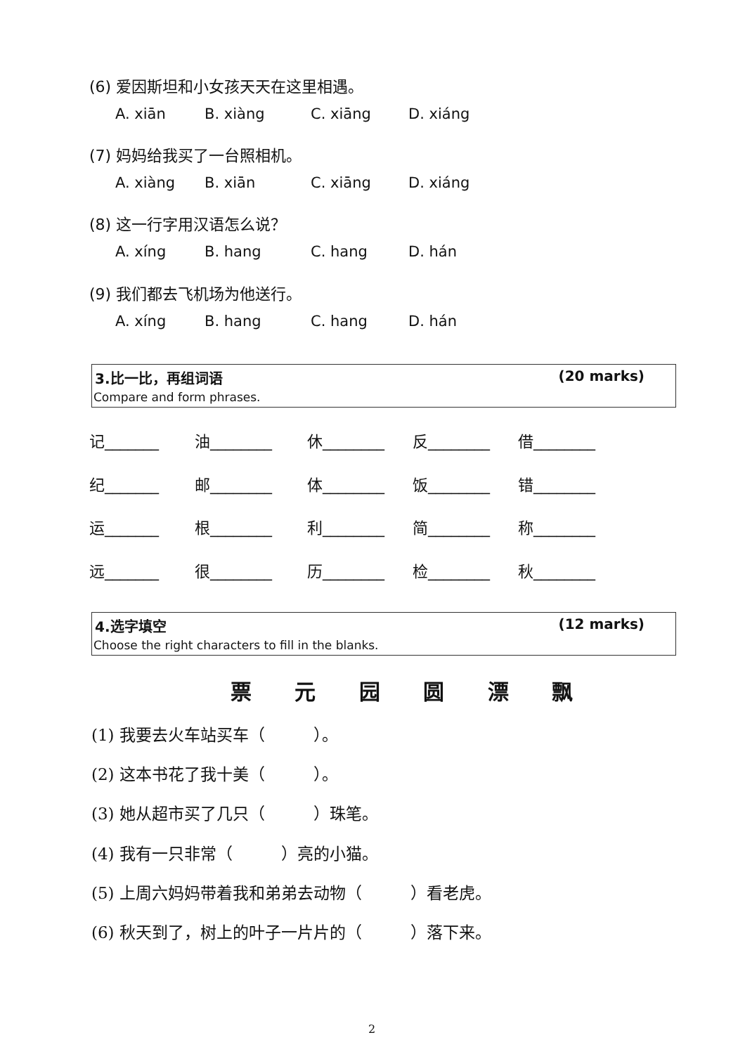(6) 爱因斯坦和小女孩天天在这里相遇。
A. xiān B. xiàng C. xiāng D. xiáng
(7) 妈妈给我买了一台照相机。
A. xiàng B. xiān C. xiāng D. xiáng
(8) 这一行字用汉语怎么说？
A. xíng B. hang C. hang D. hán
(9) 我们都去飞机场为他送行。
A. xíng B. hang C. hang D. hán
3.比一比，再组词语 (20 marks)
Compare and form phrases.
记_______ 油________ 休________ 反________ 借________
纪_______ 邮________ 体________ 饭________ 错________
运_______ 根________ 利________ 简________ 称________
远_______ 很________ 历________ 检________ 秋________
4.选字填空 (12 marks)
Choose the right characters to fill in the blanks.
票 元 园 圆 漂 飘
(1) 我要去火车站买车（　　　）。
(2) 这本书花了我十美（　　　）。
(3) 她从超市买了几只（　　　）珠笔。
(4) 我有一只非常（　　　）亮的小猫。
(5) 上周六妈妈带着我和弟弟去动物（　　　）看老虎。
(6) 秋天到了，树上的叶子一片片的（　　　）落下来。
2